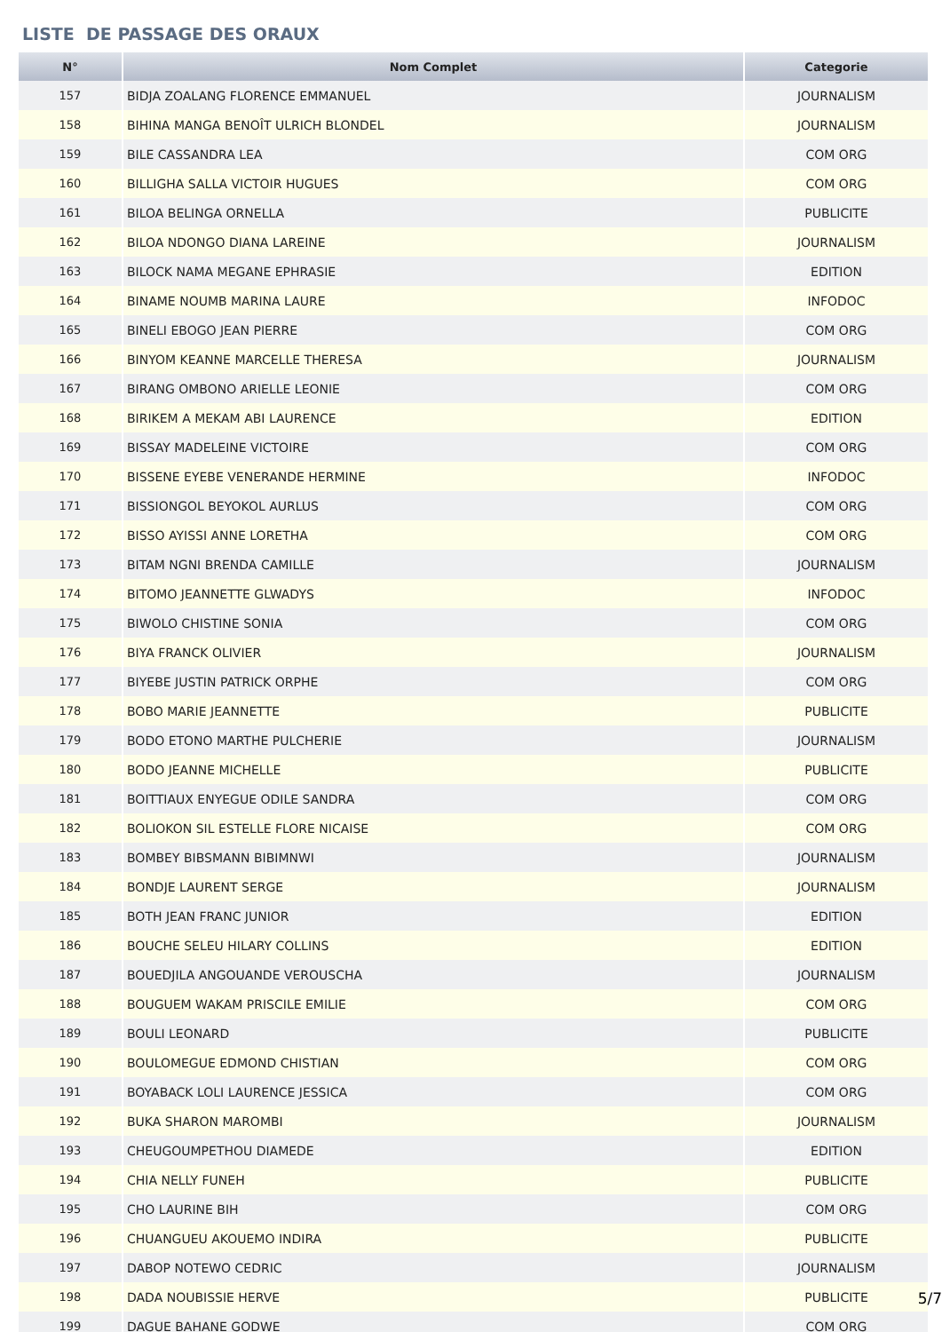LISTE DE PASSAGE DES ORAUX
| N° | Nom Complet | Categorie |
| --- | --- | --- |
| 157 | BIDJA ZOALANG FLORENCE EMMANUEL | JOURNALISM |
| 158 | BIHINA MANGA BENOÎT ULRICH BLONDEL | JOURNALISM |
| 159 | BILE CASSANDRA LEA | COM ORG |
| 160 | BILLIGHA SALLA VICTOIR HUGUES | COM ORG |
| 161 | BILOA BELINGA ORNELLA | PUBLICITE |
| 162 | BILOA NDONGO DIANA LAREINE | JOURNALISM |
| 163 | BILOCK NAMA MEGANE EPHRASIE | EDITION |
| 164 | BINAME NOUMB MARINA LAURE | INFODOC |
| 165 | BINELI EBOGO JEAN PIERRE | COM ORG |
| 166 | BINYOM KEANNE MARCELLE THERESA | JOURNALISM |
| 167 | BIRANG OMBONO ARIELLE LEONIE | COM ORG |
| 168 | BIRIKEM A MEKAM ABI LAURENCE | EDITION |
| 169 | BISSAY MADELEINE VICTOIRE | COM ORG |
| 170 | BISSENE EYEBE VENERANDE HERMINE | INFODOC |
| 171 | BISSIONGOL BEYOKOL AURLUS | COM ORG |
| 172 | BISSO AYISSI ANNE LORETHA | COM ORG |
| 173 | BITAM NGNI BRENDA CAMILLE | JOURNALISM |
| 174 | BITOMO JEANNETTE GLWADYS | INFODOC |
| 175 | BIWOLO CHISTINE SONIA | COM ORG |
| 176 | BIYA FRANCK OLIVIER | JOURNALISM |
| 177 | BIYEBE JUSTIN PATRICK ORPHE | COM ORG |
| 178 | BOBO MARIE JEANNETTE | PUBLICITE |
| 179 | BODO ETONO MARTHE PULCHERIE | JOURNALISM |
| 180 | BODO JEANNE MICHELLE | PUBLICITE |
| 181 | BOITTIAUX ENYEGUE ODILE SANDRA | COM ORG |
| 182 | BOLIOKON SIL ESTELLE FLORE NICAISE | COM ORG |
| 183 | BOMBEY BIBSMANN BIBIMNWI | JOURNALISM |
| 184 | BONDJE LAURENT SERGE | JOURNALISM |
| 185 | BOTH JEAN FRANC JUNIOR | EDITION |
| 186 | BOUCHE SELEU HILARY COLLINS | EDITION |
| 187 | BOUEDJILA ANGOUANDE VEROUSCHA | JOURNALISM |
| 188 | BOUGUEM WAKAM PRISCILE EMILIE | COM ORG |
| 189 | BOULI LEONARD | PUBLICITE |
| 190 | BOULOMEGUE EDMOND CHISTIAN | COM ORG |
| 191 | BOYABACK LOLI LAURENCE JESSICA | COM ORG |
| 192 | BUKA SHARON MAROMBI | JOURNALISM |
| 193 | CHEUGOUMPETHOU DIAMEDE | EDITION |
| 194 | CHIA NELLY FUNEH | PUBLICITE |
| 195 | CHO LAURINE BIH | COM ORG |
| 196 | CHUANGUEU AKOUEMO INDIRA | PUBLICITE |
| 197 | DABOP NOTEWO CEDRIC | JOURNALISM |
| 198 | DADA NOUBISSIE HERVE | PUBLICITE |
| 199 | DAGUE BAHANE GODWE | COM ORG |
5/7